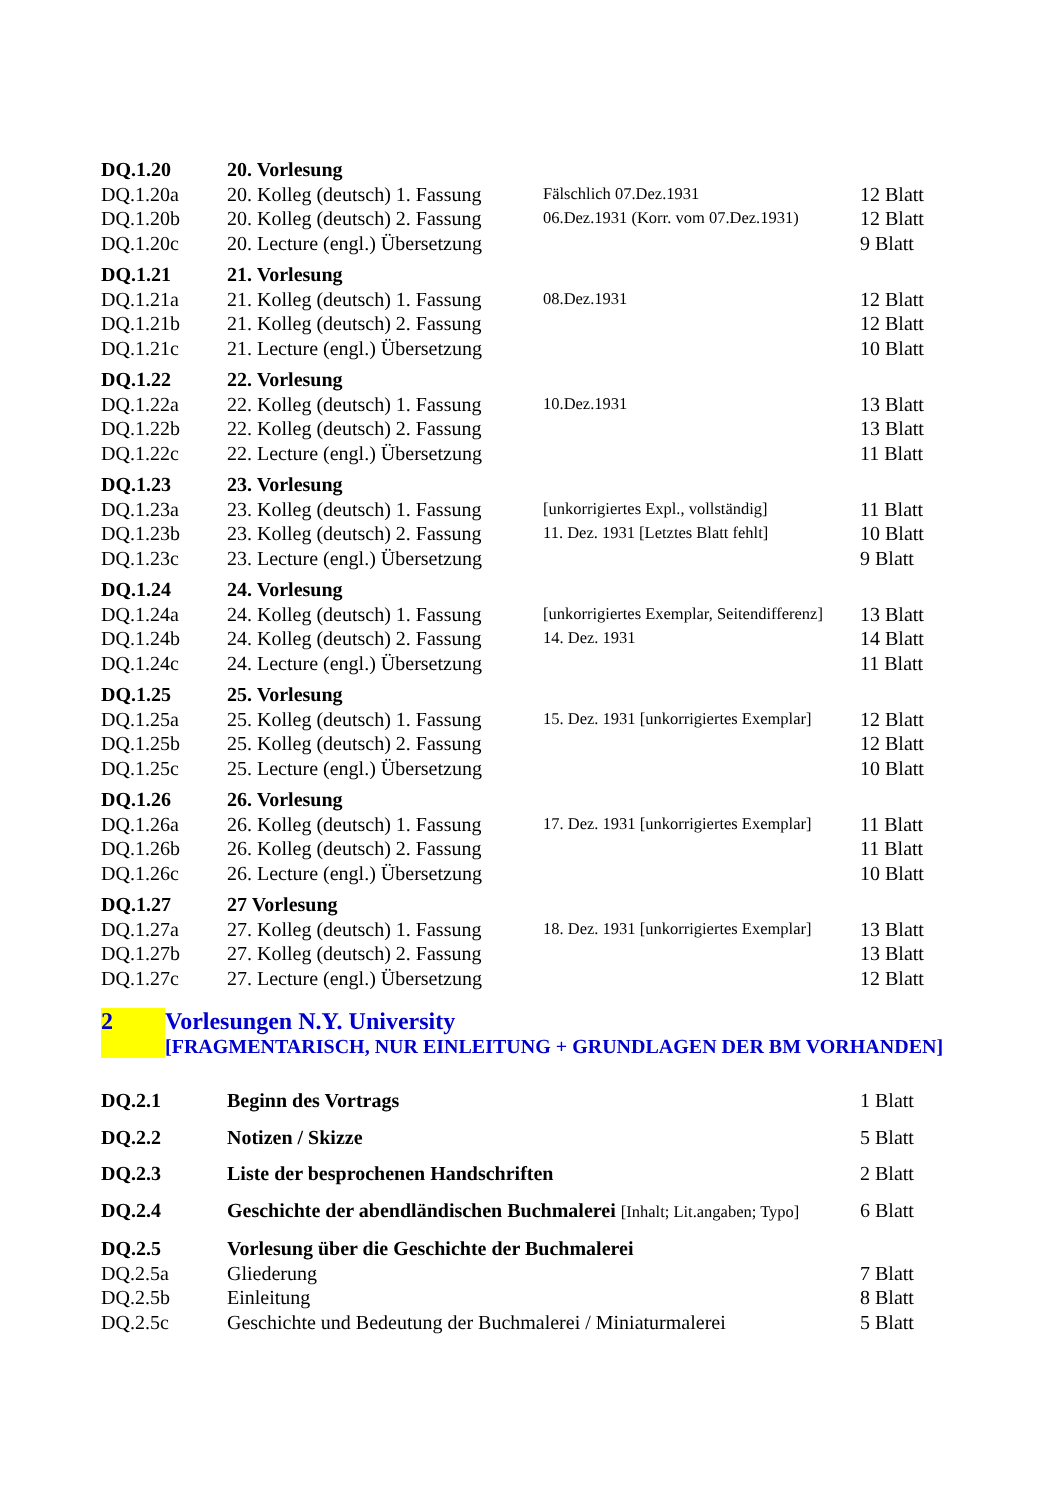| DQ.1.20 | 20. Vorlesung | | |
| DQ.1.20a | 20. Kolleg (deutsch) 1. Fassung | Fälschlich 07.Dez.1931 | 12 Blatt |
| DQ.1.20b | 20. Kolleg (deutsch) 2. Fassung | 06.Dez.1931 (Korr. vom 07.Dez.1931) | 12 Blatt |
| DQ.1.20c | 20. Lecture (engl.) Übersetzung | | 9 Blatt |
| DQ.1.21 | 21. Vorlesung | | |
| DQ.1.21a | 21. Kolleg (deutsch) 1. Fassung | 08.Dez.1931 | 12 Blatt |
| DQ.1.21b | 21. Kolleg (deutsch) 2. Fassung | | 12 Blatt |
| DQ.1.21c | 21. Lecture (engl.) Übersetzung | | 10 Blatt |
| DQ.1.22 | 22. Vorlesung | | |
| DQ.1.22a | 22. Kolleg (deutsch) 1. Fassung | 10.Dez.1931 | 13 Blatt |
| DQ.1.22b | 22. Kolleg (deutsch) 2. Fassung | | 13 Blatt |
| DQ.1.22c | 22. Lecture (engl.) Übersetzung | | 11 Blatt |
| DQ.1.23 | 23. Vorlesung | | |
| DQ.1.23a | 23. Kolleg (deutsch) 1. Fassung | [unkorrigiertes Expl., vollständig] | 11 Blatt |
| DQ.1.23b | 23. Kolleg (deutsch) 2. Fassung | 11. Dez. 1931 [Letztes Blatt fehlt] | 10 Blatt |
| DQ.1.23c | 23. Lecture (engl.) Übersetzung | | 9 Blatt |
| DQ.1.24 | 24. Vorlesung | | |
| DQ.1.24a | 24. Kolleg (deutsch) 1. Fassung | [unkorrigiertes Exemplar, Seitendifferenz] | 13 Blatt |
| DQ.1.24b | 24. Kolleg (deutsch) 2. Fassung | 14. Dez. 1931 | 14 Blatt |
| DQ.1.24c | 24. Lecture (engl.) Übersetzung | | 11 Blatt |
| DQ.1.25 | 25. Vorlesung | | |
| DQ.1.25a | 25. Kolleg (deutsch) 1. Fassung | 15. Dez. 1931 [unkorrigiertes Exemplar] | 12 Blatt |
| DQ.1.25b | 25. Kolleg (deutsch) 2. Fassung | | 12 Blatt |
| DQ.1.25c | 25. Lecture (engl.) Übersetzung | | 10 Blatt |
| DQ.1.26 | 26. Vorlesung | | |
| DQ.1.26a | 26. Kolleg (deutsch) 1. Fassung | 17. Dez. 1931 [unkorrigiertes Exemplar] | 11 Blatt |
| DQ.1.26b | 26. Kolleg (deutsch) 2. Fassung | | 11 Blatt |
| DQ.1.26c | 26. Lecture (engl.) Übersetzung | | 10 Blatt |
| DQ.1.27 | 27 Vorlesung | | |
| DQ.1.27a | 27. Kolleg (deutsch) 1. Fassung | 18. Dez. 1931 [unkorrigiertes Exemplar] | 13 Blatt |
| DQ.1.27b | 27. Kolleg (deutsch) 2. Fassung | | 13 Blatt |
| DQ.1.27c | 27. Lecture (engl.) Übersetzung | | 12 Blatt |
2 Vorlesungen N.Y. University
[FRAGMENTARISCH, NUR EINLEITUNG + GRUNDLAGEN DER BM VORHANDEN]
| DQ.2.1 | Beginn des Vortrags | 1 Blatt |
| DQ.2.2 | Notizen / Skizze | 5 Blatt |
| DQ.2.3 | Liste der besprochenen Handschriften | 2 Blatt |
| DQ.2.4 | Geschichte der abendländischen Buchmalerei [Inhalt; Lit.angaben; Typo] | 6 Blatt |
| DQ.2.5 | Vorlesung über die Geschichte der Buchmalerei | |
| DQ.2.5a | Gliederung | 7 Blatt |
| DQ.2.5b | Einleitung | 8 Blatt |
| DQ.2.5c | Geschichte und Bedeutung der Buchmalerei / Miniaturmalerei | 5 Blatt |